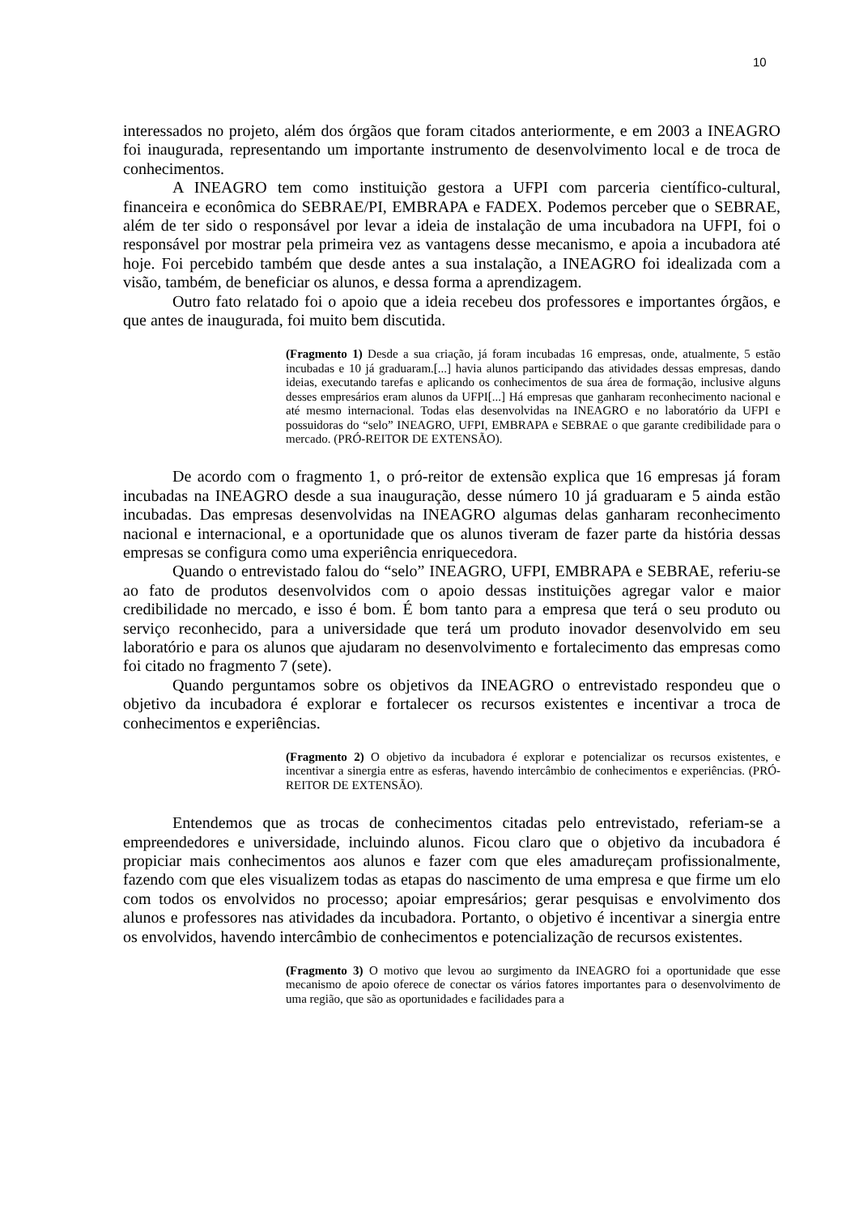10
interessados no projeto, além dos órgãos que foram citados anteriormente, e em 2003 a INEAGRO foi inaugurada, representando um importante instrumento de desenvolvimento local e de troca de conhecimentos.
A INEAGRO tem como instituição gestora a UFPI com parceria científico-cultural, financeira e econômica do SEBRAE/PI, EMBRAPA e FADEX. Podemos perceber que o SEBRAE, além de ter sido o responsável por levar a ideia de instalação de uma incubadora na UFPI, foi o responsável por mostrar pela primeira vez as vantagens desse mecanismo, e apoia a incubadora até hoje. Foi percebido também que desde antes a sua instalação, a INEAGRO foi idealizada com a visão, também, de beneficiar os alunos, e dessa forma a aprendizagem.
Outro fato relatado foi o apoio que a ideia recebeu dos professores e importantes órgãos, e que antes de inaugurada, foi muito bem discutida.
(Fragmento 1) Desde a sua criação, já foram incubadas 16 empresas, onde, atualmente, 5 estão incubadas e 10 já graduaram.[...] havia alunos participando das atividades dessas empresas, dando ideias, executando tarefas e aplicando os conhecimentos de sua área de formação, inclusive alguns desses empresários eram alunos da UFPI[...] Há empresas que ganharam reconhecimento nacional e até mesmo internacional. Todas elas desenvolvidas na INEAGRO e no laboratório da UFPI e possuidoras do “selo” INEAGRO, UFPI, EMBRAPA e SEBRAE o que garante credibilidade para o mercado. (PRÓ-REITOR DE EXTENSÃO).
De acordo com o fragmento 1, o pró-reitor de extensão explica que 16 empresas já foram incubadas na INEAGRO desde a sua inauguração, desse número 10 já graduaram e 5 ainda estão incubadas. Das empresas desenvolvidas na INEAGRO algumas delas ganharam reconhecimento nacional e internacional, e a oportunidade que os alunos tiveram de fazer parte da história dessas empresas se configura como uma experiência enriquecedora.
Quando o entrevistado falou do “selo” INEAGRO, UFPI, EMBRAPA e SEBRAE, referiu-se ao fato de produtos desenvolvidos com o apoio dessas instituições agregar valor e maior credibilidade no mercado, e isso é bom. É bom tanto para a empresa que terá o seu produto ou serviço reconhecido, para a universidade que terá um produto inovador desenvolvido em seu laboratório e para os alunos que ajudaram no desenvolvimento e fortalecimento das empresas como foi citado no fragmento 7 (sete).
Quando perguntamos sobre os objetivos da INEAGRO o entrevistado respondeu que o objetivo da incubadora é explorar e fortalecer os recursos existentes e incentivar a troca de conhecimentos e experiências.
(Fragmento 2) O objetivo da incubadora é explorar e potencializar os recursos existentes, e incentivar a sinergia entre as esferas, havendo intercâmbio de conhecimentos e experiências. (PRÓ-REITOR DE EXTENSÃO).
Entendemos que as trocas de conhecimentos citadas pelo entrevistado, referiam-se a empreendedores e universidade, incluindo alunos. Ficou claro que o objetivo da incubadora é propiciar mais conhecimentos aos alunos e fazer com que eles amadureçam profissionalmente, fazendo com que eles visualizem todas as etapas do nascimento de uma empresa e que firme um elo com todos os envolvidos no processo; apoiar empresários; gerar pesquisas e envolvimento dos alunos e professores nas atividades da incubadora. Portanto, o objetivo é incentivar a sinergia entre os envolvidos, havendo intercâmbio de conhecimentos e potencialização de recursos existentes.
(Fragmento 3) O motivo que levou ao surgimento da INEAGRO foi a oportunidade que esse mecanismo de apoio oferece de conectar os vários fatores importantes para o desenvolvimento de uma região, que são as oportunidades e facilidades para a